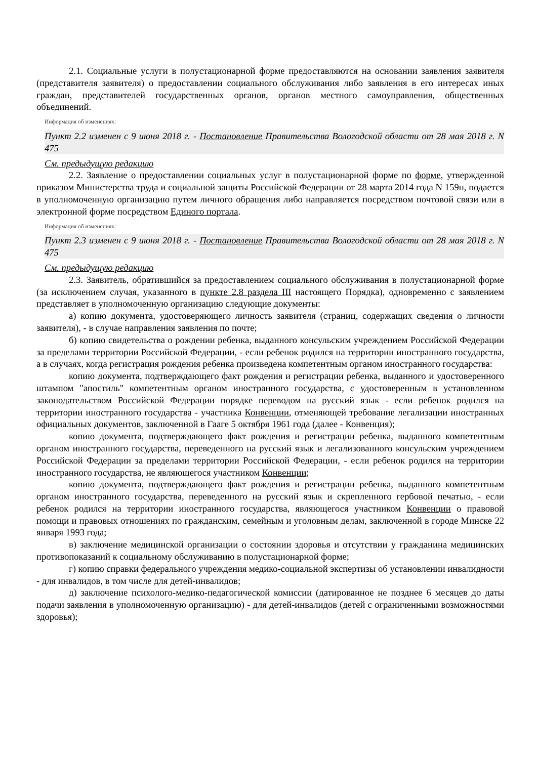2.1. Социальные услуги в полустационарной форме предоставляются на основании заявления заявителя (представителя заявителя) о предоставлении социального обслуживания либо заявления в его интересах иных граждан, представителей государственных органов, органов местного самоуправления, общественных объединений.
Информация об изменениях:
Пункт 2.2 изменен с 9 июня 2018 г. - Постановление Правительства Вологодской области от 28 мая 2018 г. N 475
См. предыдущую редакцию
2.2. Заявление о предоставлении социальных услуг в полустационарной форме по форме, утвержденной приказом Министерства труда и социальной защиты Российской Федерации от 28 марта 2014 года N 159н, подается в уполномоченную организацию путем личного обращения либо направляется посредством почтовой связи или в электронной форме посредством Единого портала.
Информация об изменениях:
Пункт 2.3 изменен с 9 июня 2018 г. - Постановление Правительства Вологодской области от 28 мая 2018 г. N 475
См. предыдущую редакцию
2.3. Заявитель, обратившийся за предоставлением социального обслуживания в полустационарной форме (за исключением случая, указанного в пункте 2.8 раздела III настоящего Порядка), одновременно с заявлением представляет в уполномоченную организацию следующие документы:
а) копию документа, удостоверяющего личность заявителя (страниц, содержащих сведения о личности заявителя), - в случае направления заявления по почте;
б) копию свидетельства о рождении ребенка, выданного консульским учреждением Российской Федерации за пределами территории Российской Федерации, - если ребенок родился на территории иностранного государства, а в случаях, когда регистрация рождения ребенка произведена компетентным органом иностранного государства:
копию документа, подтверждающего факт рождения и регистрации ребенка, выданного и удостоверенного штампом "апостиль" компетентным органом иностранного государства, с удостоверенным в установленном законодательством Российской Федерации порядке переводом на русский язык - если ребенок родился на территории иностранного государства - участника Конвенции, отменяющей требование легализации иностранных официальных документов, заключенной в Гааге 5 октября 1961 года (далее - Конвенция);
копию документа, подтверждающего факт рождения и регистрации ребенка, выданного компетентным органом иностранного государства, переведенного на русский язык и легализованного консульским учреждением Российской Федерации за пределами территории Российской Федерации, - если ребенок родился на территории иностранного государства, не являющегося участником Конвенции;
копию документа, подтверждающего факт рождения и регистрации ребенка, выданного компетентным органом иностранного государства, переведенного на русский язык и скрепленного гербовой печатью, - если ребенок родился на территории иностранного государства, являющегося участником Конвенции о правовой помощи и правовых отношениях по гражданским, семейным и уголовным делам, заключенной в городе Минске 22 января 1993 года;
в) заключение медицинской организации о состоянии здоровья и отсутствии у гражданина медицинских противопоказаний к социальному обслуживанию в полустационарной форме;
г) копию справки федерального учреждения медико-социальной экспертизы об установлении инвалидности - для инвалидов, в том числе для детей-инвалидов;
д) заключение психолого-медико-педагогической комиссии (датированное не позднее 6 месяцев до даты подачи заявления в уполномоченную организацию) - для детей-инвалидов (детей с ограниченными возможностями здоровья);